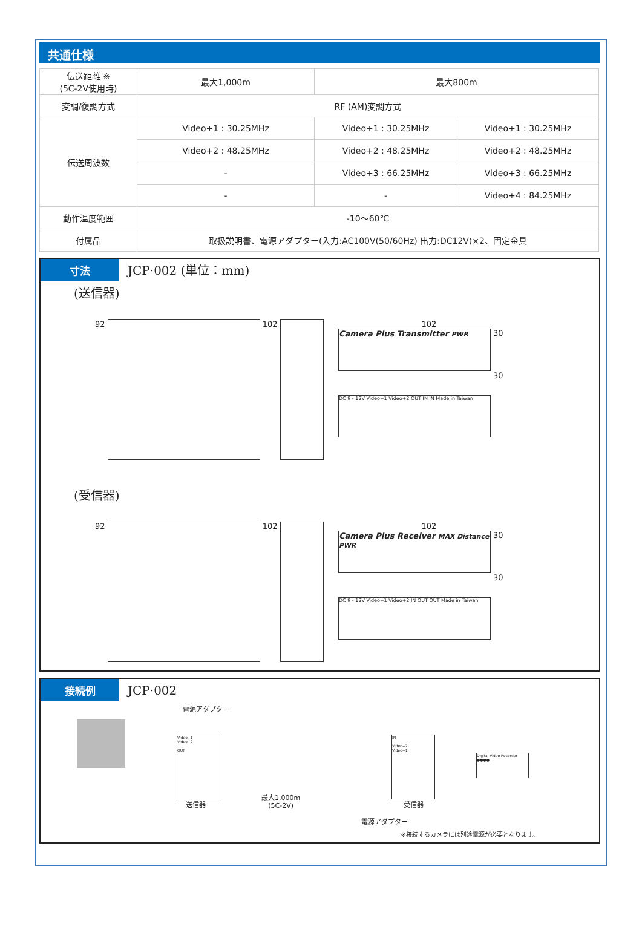共通仕様
| 伝送距離 ※ (5C-2V使用時) | 最大1,000m | 最大800m | |
| 変調/復調方式 | RF (AM)変調方式 | | |
| 伝送周波数 | Video+1 : 30.25MHz | Video+1 : 30.25MHz | Video+1 : 30.25MHz |
| | Video+2 : 48.25MHz | Video+2 : 48.25MHz | Video+2 : 48.25MHz |
| | - | Video+3 : 66.25MHz | Video+3 : 66.25MHz |
| | - | - | Video+4 : 84.25MHz |
| 動作温度範囲 | -10～60℃ | | |
| 付属品 | 取扱説明書、電源アダプター(入力:AC100V(50/60Hz) 出力:DC12V)×2、固定金具 | | |
寸法 JCP·002 (単位：mm)
(送信器)
92
102
102
Camera Plus Transmitter PWR
30
DC 9 - 12V Video+1 Video+2 OUT IN IN Made in Taiwan
30
(受信器)
92
102
102
Camera Plus Receiver MAX Distance PWR
30
DC 9 - 12V Video+1 Video+2 IN OUT OUT Made in Taiwan
30
接続例 JCP·002
電源アダプター
Video+1
Video+2
OUT
送信器
最大1,000m
(5C-2V)
IN
Video+2
Video+1
受信器
Digital Video Recorder ●●●●
電源アダプター
※接続するカメラには別途電源が必要となります。